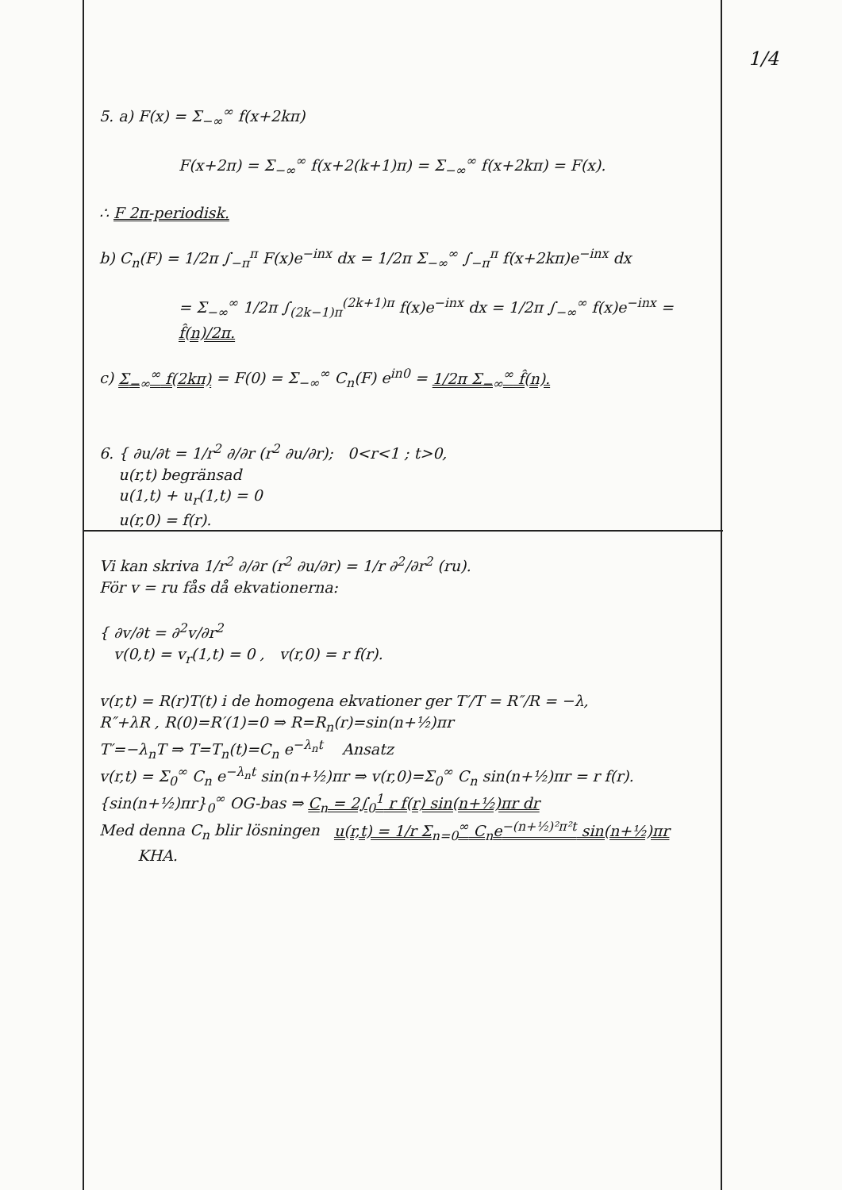1/4
5. a) F(x) = Σ<sub>−∞</sub><sup>∞</sup> f(x+2kπ)
F(x+2π) = Σ<sub>−∞</sub><sup>∞</sup> f(x+2(k+1)π) = Σ<sub>−∞</sub><sup>∞</sup> f(x+2kπ) = F(x).
∴ F 2π-periodisk.
b) C<sub>n</sub>(F) = 1/2π ∫<sub>−π</sub><sup>π</sup> F(x)e<sup>−inx</sup> dx = 1/2π Σ<sub>−∞</sub><sup>∞</sup> ∫<sub>−π</sub><sup>π</sup> f(x+2kπ)e<sup>−inx</sup> dx
= Σ<sub>−∞</sub><sup>∞</sup> 1/2π ∫<sub>(2k−1)π</sub><sup>(2k+1)π</sup> f(x)e<sup>−inx</sup> dx = 1/2π ∫<sub>−∞</sub><sup>∞</sup> f(x)e<sup>−inx</sup> = f̂(n)/2π.
c) Σ<sub>−∞</sub><sup>∞</sup> f(2kπ) = F(0) = Σ<sub>−∞</sub><sup>∞</sup> C<sub>n</sub>(F) e<sup>in0</sup> = 1/2π Σ<sub>−∞</sub><sup>∞</sup> f̂(n).
6. { ∂u/∂t = 1/r<sup>2</sup> ∂/∂r (r<sup>2</sup> ∂u/∂r); 0<r<1 ; t>0,
u(r,t) begränsad
u(1,t) + u<sub>r</sub>(1,t) = 0
u(r,0) = f(r).
Vi kan skriva 1/r<sup>2</sup> ∂/∂r (r<sup>2</sup> ∂u/∂r) = 1/r ∂<sup>2</sup>/∂r<sup>2</sup> (ru).
För v = ru fås då ekvationerna:
{ ∂v/∂t = ∂<sup>2</sup>v/∂r<sup>2</sup>
v(0,t) = v<sub>r</sub>(1,t) = 0 , v(r,0) = r f(r).
v(r,t) = R(r)T(t) i de homogena ekvationer ger T′/T = R″/R = −λ,
R″+λR , R(0)=R′(1)=0 ⇒ R=R<sub>n</sub>(r)=sin(n+½)πr
T′=−λ<sub>n</sub>T ⇒ T=T<sub>n</sub>(t)=C<sub>n</sub> e<sup>−λ<sub>n</sub>t</sup> Ansatz
v(r,t) = Σ<sub>0</sub><sup>∞</sup> C<sub>n</sub> e<sup>−λ<sub>n</sub>t</sup> sin(n+½)πr ⇒ v(r,0)=Σ<sub>0</sub><sup>∞</sup> C<sub>n</sub> sin(n+½)πr = r f(r).
{sin(n+½)πr}<sub>0</sub><sup>∞</sup> OG-bas ⇒ C<sub>n</sub> = 2∫<sub>0</sub><sup>1</sup> r f(r) sin(n+½)πr dr
Med denna C<sub>n</sub> blir lösningen u(r,t) = 1/r Σ<sub>n=0</sub><sup>∞</sup> C<sub>n</sub>e<sup>−(n+½)²π²t</sup> sin(n+½)πr
KHA.